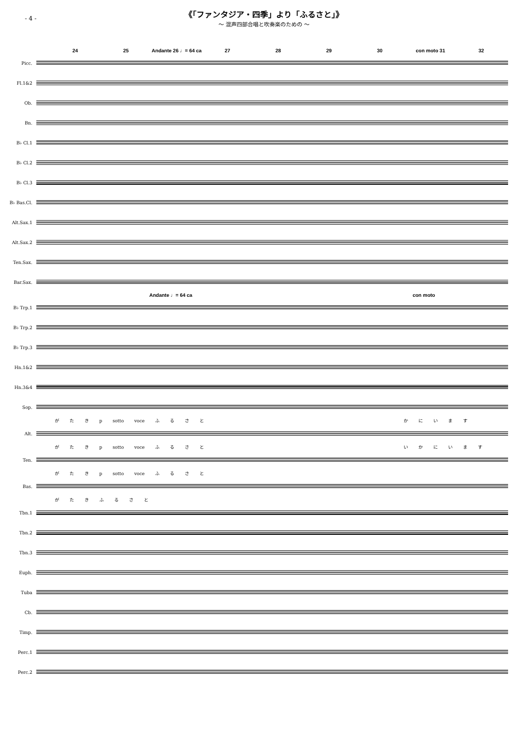- 4 -
《「ファンタジア・四季」より「ふるさと」》
〜 混声四部合唱と吹奏楽のための 〜
24 25 Andante 26 ♩= 64 ca 27 28 29 30 con moto 31 32
Picc.
Fl.1&2
Ob.
Bn.
B♭ Cl.1
B♭ Cl.2
B♭ Cl.3
B♭ Bas.Cl.
Alt.Sax.1
Alt.Sax.2
Ten.Sax.
Bar.Sax.
Andante ♩= 64 ca con moto
B♭ Trp.1
B♭ Trp.2
B♭ Trp.3
Hn.1&2
Hn.3&4
Sop.
が た き p sotto voce ふ る さ と か に い ま す
Alt.
が た き p sotto voce ふ る さ と い か に い ま す
Ten.
が た き p sotto voce ふ る さ と
Bas.
が た き ふ る さ と
Tbn.1
Tbn.2
Tbn.3
Euph.
Tuba
Cb.
Timp.
Perc.1
Perc.2